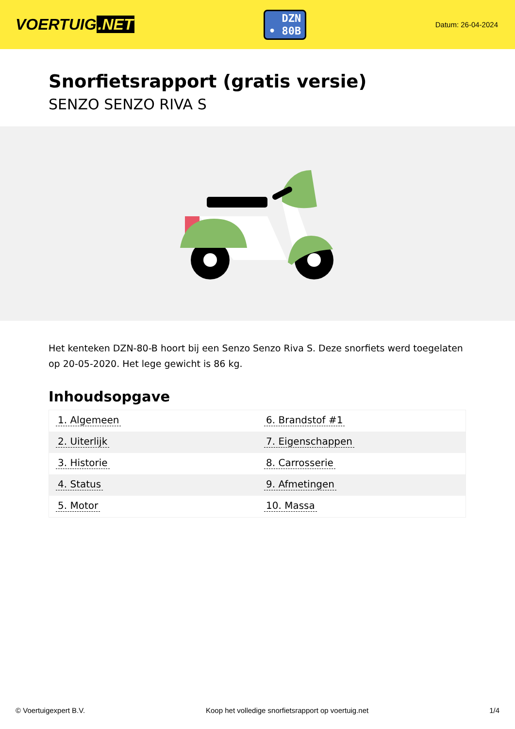VOERTUIG.NET
DZN
• 80B
Datum: 26-04-2024
Snorfietsrapport (gratis versie)
SENZO SENZO RIVA S
Het kenteken DZN-80-B hoort bij een Senzo Senzo Riva S. Deze snorfiets werd toegelaten op 20-05-2020. Het lege gewicht is 86 kg.
Inhoudsopgave
| 1. Algemeen | 6. Brandstof #1 |
| 2. Uiterlijk | 7. Eigenschappen |
| 3. Historie | 8. Carrosserie |
| 4. Status | 9. Afmetingen |
| 5. Motor | 10. Massa |
© Voertuigexpert B.V. Koop het volledige snorfietsrapport op voertuig.net 1/4